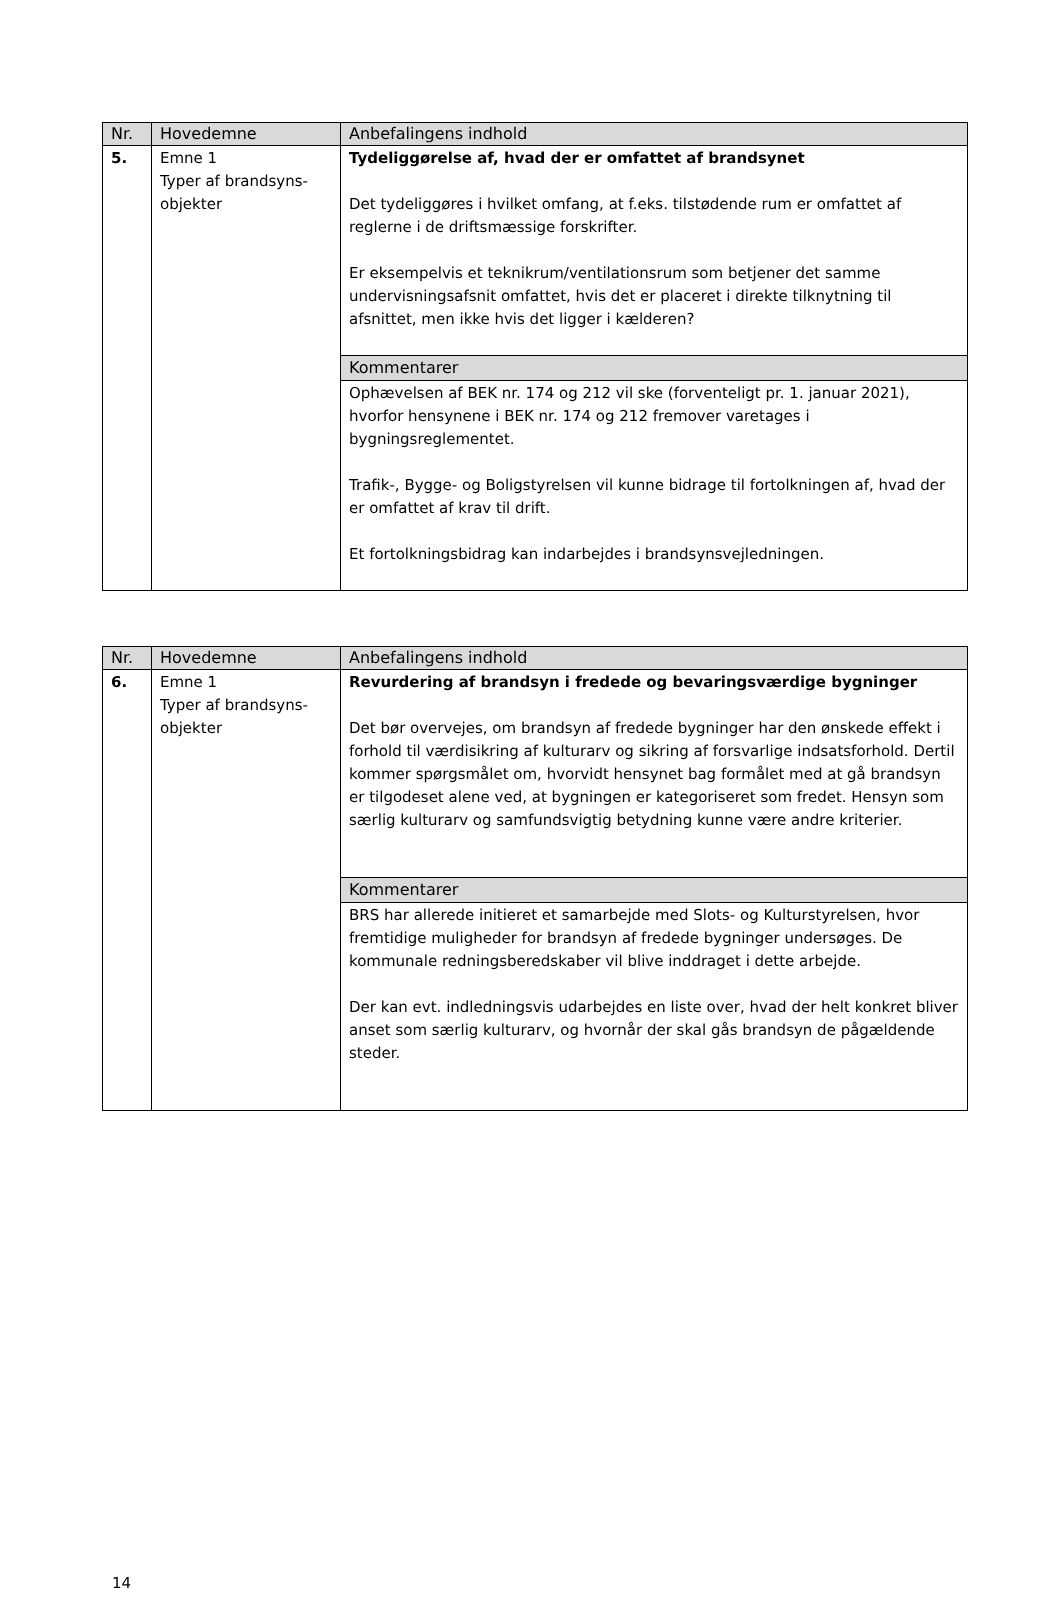| Nr. | Hovedemne | Anbefalingens indhold |
| --- | --- | --- |
| 5. | Emne 1 Typer af brandsyns- objekter | Tydeliggørelse af, hvad der er omfattet af brandsynet Det tydeliggøres i hvilket omfang, at f.eks. tilstødende rum er omfattet af reglerne i de driftsmæssige forskrifter. Er eksempelvis et teknikrum/ventilationsrum som betjener det samme undervisningsafsnit omfattet, hvis det er placeret i direkte tilknytning til afsnittet, men ikke hvis det ligger i kælderen? |
| | | Kommentarer |
| | | Ophævelsen af BEK nr. 174 og 212 vil ske (forventeligt pr. 1. januar 2021), hvorfor hensynene i BEK nr. 174 og 212 fremover varetages i bygningsreglementet. Trafik-, Bygge- og Boligstyrelsen vil kunne bidrage til fortolkningen af, hvad der er omfattet af krav til drift. Et fortolkningsbidrag kan indarbejdes i brandsynsvejledningen. |
| Nr. | Hovedemne | Anbefalingens indhold |
| --- | --- | --- |
| 6. | Emne 1 Typer af brandsyns- objekter | Revurdering af brandsyn i fredede og bevaringsværdige bygninger Det bør overvejes, om brandsyn af fredede bygninger har den ønskede effekt i forhold til værdisikring af kulturarv og sikring af forsvarlige indsatsforhold. Dertil kommer spørgsmålet om, hvorvidt hensynet bag formålet med at gå brandsyn er tilgodeset alene ved, at bygningen er kategoriseret som fredet. Hensyn som særlig kulturarv og samfundsvigtig betydning kunne være andre kriterier. |
| | | Kommentarer |
| | | BRS har allerede initieret et samarbejde med Slots- og Kulturstyrelsen, hvor fremtidige muligheder for brandsyn af fredede bygninger undersøges. De kommunale redningsberedskaber vil blive inddraget i dette arbejde. Der kan evt. indledningsvis udarbejdes en liste over, hvad der helt konkret bliver anset som særlig kulturarv, og hvornår der skal gås brandsyn de pågældende steder. |
14